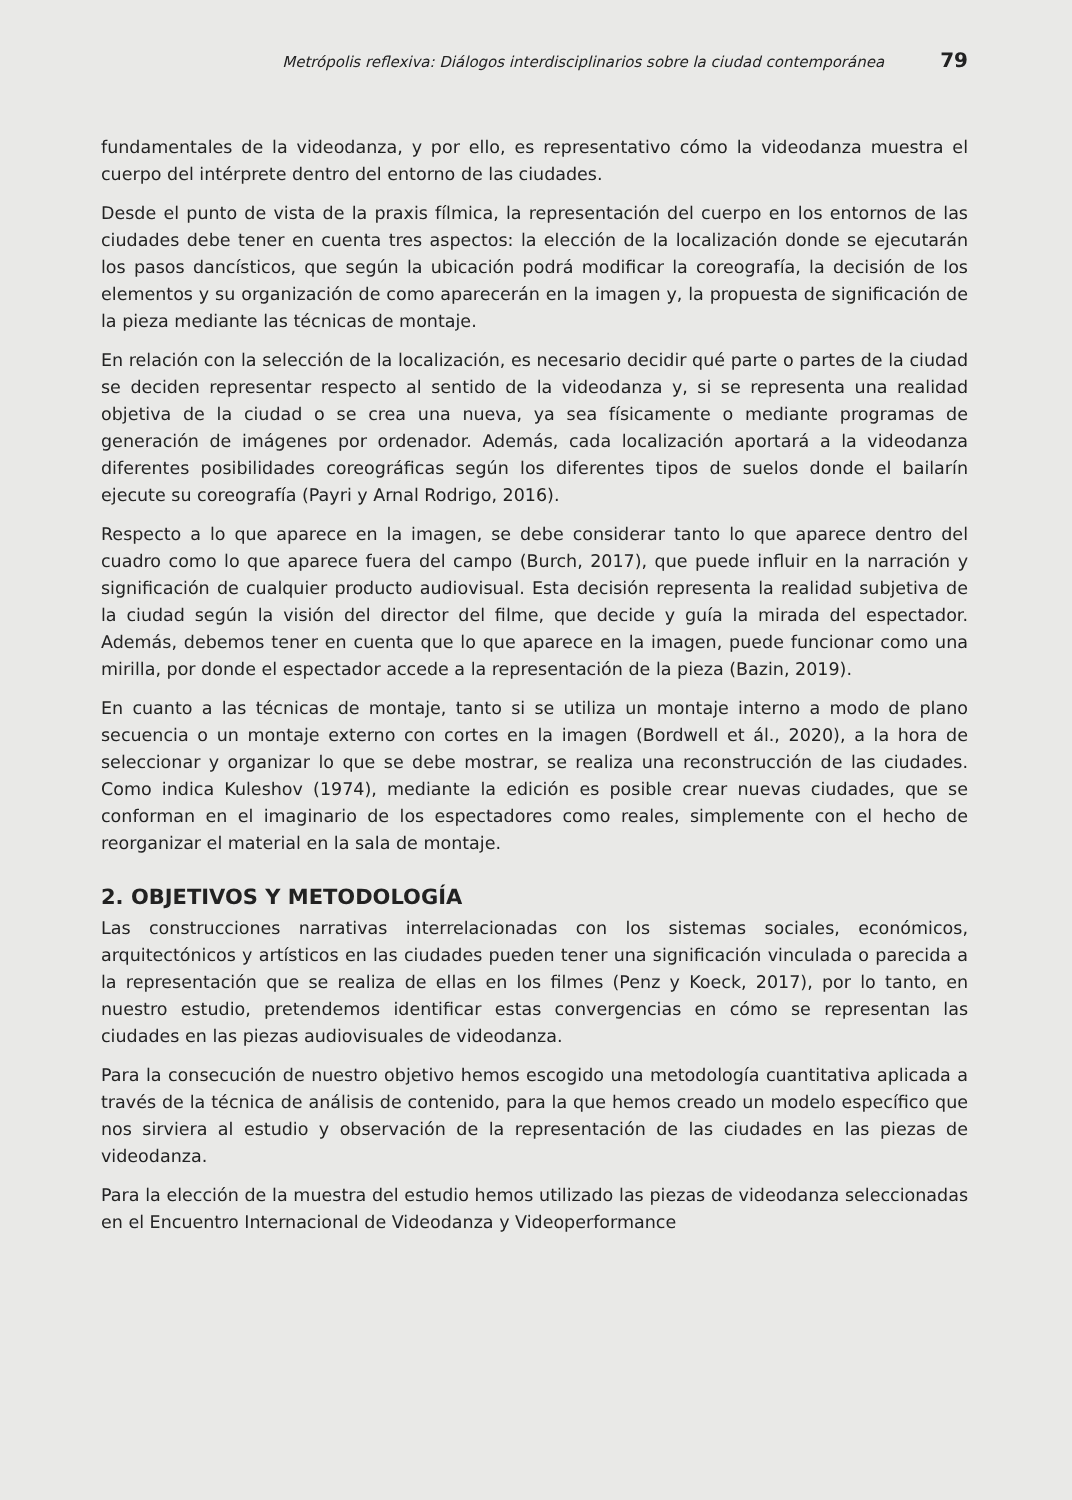Metrópolis reflexiva: Diálogos interdisciplinarios sobre la ciudad contemporánea 79
fundamentales de la videodanza, y por ello, es representativo cómo la videodanza muestra el cuerpo del intérprete dentro del entorno de las ciudades.
Desde el punto de vista de la praxis fílmica, la representación del cuerpo en los entornos de las ciudades debe tener en cuenta tres aspectos: la elección de la localización donde se ejecutarán los pasos dancísticos, que según la ubicación podrá modificar la coreografía, la decisión de los elementos y su organización de como aparecerán en la imagen y, la propuesta de significación de la pieza mediante las técnicas de montaje.
En relación con la selección de la localización, es necesario decidir qué parte o partes de la ciudad se deciden representar respecto al sentido de la videodanza y, si se representa una realidad objetiva de la ciudad o se crea una nueva, ya sea físicamente o mediante programas de generación de imágenes por ordenador. Además, cada localización aportará a la videodanza diferentes posibilidades coreográficas según los diferentes tipos de suelos donde el bailarín ejecute su coreografía (Payri y Arnal Rodrigo, 2016).
Respecto a lo que aparece en la imagen, se debe considerar tanto lo que aparece dentro del cuadro como lo que aparece fuera del campo (Burch, 2017), que puede influir en la narración y significación de cualquier producto audiovisual. Esta decisión representa la realidad subjetiva de la ciudad según la visión del director del filme, que decide y guía la mirada del espectador. Además, debemos tener en cuenta que lo que aparece en la imagen, puede funcionar como una mirilla, por donde el espectador accede a la representación de la pieza (Bazin, 2019).
En cuanto a las técnicas de montaje, tanto si se utiliza un montaje interno a modo de plano secuencia o un montaje externo con cortes en la imagen (Bordwell et ál., 2020), a la hora de seleccionar y organizar lo que se debe mostrar, se realiza una reconstrucción de las ciudades. Como indica Kuleshov (1974), mediante la edición es posible crear nuevas ciudades, que se conforman en el imaginario de los espectadores como reales, simplemente con el hecho de reorganizar el material en la sala de montaje.
2. OBJETIVOS Y METODOLOGÍA
Las construcciones narrativas interrelacionadas con los sistemas sociales, económicos, arquitectónicos y artísticos en las ciudades pueden tener una significación vinculada o parecida a la representación que se realiza de ellas en los filmes (Penz y Koeck, 2017), por lo tanto, en nuestro estudio, pretendemos identificar estas convergencias en cómo se representan las ciudades en las piezas audiovisuales de videodanza.
Para la consecución de nuestro objetivo hemos escogido una metodología cuantitativa aplicada a través de la técnica de análisis de contenido, para la que hemos creado un modelo específico que nos sirviera al estudio y observación de la representación de las ciudades en las piezas de videodanza.
Para la elección de la muestra del estudio hemos utilizado las piezas de videodanza seleccionadas en el Encuentro Internacional de Videodanza y Videoperformance